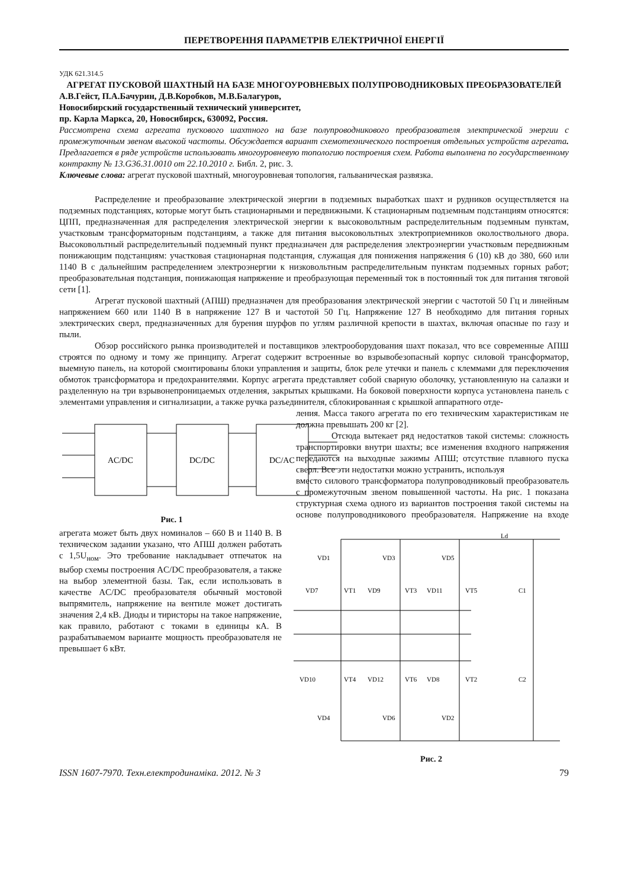ПЕРЕТВОРЕННЯ ПАРАМЕТРІВ ЕЛЕКТРИЧНОЇ ЕНЕРГІЇ
УДК 621.314.5
АГРЕГАТ ПУСКОВОЙ ШАХТНЫЙ НА БАЗЕ МНОГОУРОВНЕВЫХ ПОЛУПРОВОДНИКОВЫХ ПРЕОБРАЗОВАТЕЛЕЙ
А.В.Гейст, П.А.Бачурин, Д.В.Коробков, М.В.Балагуров,
Новосибирский государственный технический университет,
пр. Карла Маркса, 20, Новосибирск, 630092, Россия.
Рассмотрена схема агрегата пускового шахтного на базе полупроводникового преобразователя электрической энергии с промежуточным звеном высокой частоты. Обсуждается вариант схемотехнического построения отдельных устройств агрегата. Предлагается в ряде устройств использовать многоуровневую топологию построения схем. Работа выполнена по государственному контракту № 13.G36.31.0010 от 22.10.2010 г. Библ. 2, рис. 3.
Ключевые слова: агрегат пусковой шахтный, многоуровневая топология, гальваническая развязка.
Распределение и преобразование электрической энергии в подземных выработках шахт и рудников осуществляется на подземных подстанциях, которые могут быть стационарными и передвижными. К стационарным подземным подстанциям относятся: ЦПП, предназначенная для распределения электрической энергии к высоковольтным распределительным подземным пунктам, участковым трансформаторным подстанциям, а также для питания высоковольтных электроприемников околоствольного двора. Высоковольтный распределительный подземный пункт предназначен для распределения электроэнергии участковым передвижным понижающим подстанциям: участковая стационарная подстанция, служащая для понижения напряжения 6 (10) кВ до 380, 660 или 1140 В с дальнейшим распределением электроэнергии к низковольтным распределительным пунктам подземных горных работ; преобразовательная подстанция, понижающая напряжение и преобразующая переменный ток в постоянный ток для питания тяговой сети [1].
Агрегат пусковой шахтный (АПШ) предназначен для преобразования электрической энергии с частотой 50 Гц и линейным напряжением 660 или 1140 В в напряжение 127 В и частотой 50 Гц. Напряжение 127 В необходимо для питания горных электрических сверл, предназначенных для бурения шурфов по углям различной крепости в шахтах, включая опасные по газу и пыли.
Обзор российского рынка производителей и поставщиков электрооборудования шахт показал, что все современные АПШ строятся по одному и тому же принципу. Агрегат содержит встроенные во взрывобезопасный корпус силовой трансформатор, выемную панель, на которой смонтированы блоки управления и защиты, блок реле утечки и панель с клеммами для переключения обмоток трансформатора и предохранителями. Корпус агрегата представляет собой сварную оболочку, установленную на салазки и разделенную на три взрывонепроницаемых отделения, закрытых крышками. На боковой поверхности корпуса установлена панель с элементами управления и сигнализации, а также ручка разъединителя, сблокированная с крышкой аппаратного отде-
AC/DC
DC/DC
DC/AC
Рис. 1
ления. Масса такого агрегата по его техническим характеристикам не должна превышать 200 кг [2].
Отсюда вытекает ряд недостатков такой системы: сложность транспортировки внутри шахты; все изменения входного напряжения передаются на выходные зажимы АПШ; отсутствие плавного пуска сверл. Все эти недостатки можно устранить, используя
VD1
VD3
VD5
VD7
VT1
VD9
VT3
VD11
VT5
C1
VD10
VT4
VD12
VT6
VD8
VT2
C2
VD4
VD6
VD2
Ld
Рис. 2
вместо силового трансформатора полупроводниковый преобразователь с промежуточным звеном повышенной частоты. На рис. 1 показана структурная схема одного из вариантов построения такой системы на основе полупроводникового преобразователя. Напряжение на входе агрегата может быть двух номиналов – 660 В и 1140 В. В техническом задании указано, что АПШ должен работать с 1,5U<sub>ном</sub>. Это требование накладывает отпечаток на выбор схемы построения AC/DC преобразователя, а также на выбор элементной базы. Так, если использовать в качестве AC/DC преобразователя обычный мостовой выпрямитель, напряжение на вентиле может достигать значения 2,4 кВ. Диоды и тиристоры на такое напряжение, как правило, работают с токами в единицы кА. В разрабатываемом варианте мощность преобразователя не превышает 6 кВт.
ISSN 1607-7970. Техн.електродинаміка. 2012. № 3 79